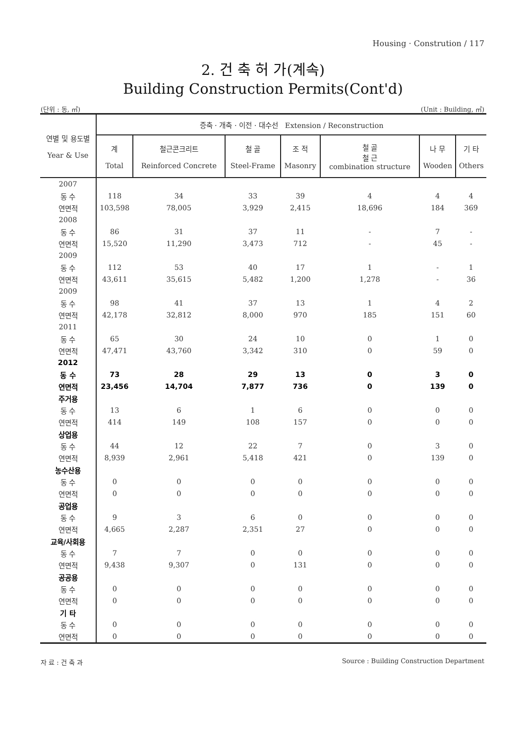Housing · Constrution / 117
2. 건 축 허 가(계속)
Building Construction Permits(Cont'd)
(단위 : 동, ㎡) (Unit : Building, ㎡)
| 연별 및 용도별 Year & Use | 증축 · 개축 · 이전 · 대수선 Extension / Reconstruction | | | | | | |
| --- | --- | --- | --- | --- | --- | --- | --- |
| | 계 Total | 철근콘크리트 Reinforced Concrete | 철 골 Steel-Frame | 조 적 Masonry | 철 골 철 근 combination structure | 나 무 Wooden | 기 타 Others |
| 2007 | | | | | | | |
| 동 수 | 118 | 34 | 33 | 39 | 4 | 4 | 4 |
| 연면적 | 103,598 | 78,005 | 3,929 | 2,415 | 18,696 | 184 | 369 |
| 2008 | | | | | | | |
| 동 수 | 86 | 31 | 37 | 11 | - | 7 | - |
| 연면적 | 15,520 | 11,290 | 3,473 | 712 | - | 45 | - |
| 2009 | | | | | | | |
| 동 수 | 112 | 53 | 40 | 17 | 1 | - | 1 |
| 연면적 | 43,611 | 35,615 | 5,482 | 1,200 | 1,278 | - | 36 |
| 2009 | | | | | | | |
| 동 수 | 98 | 41 | 37 | 13 | 1 | 4 | 2 |
| 연면적 | 42,178 | 32,812 | 8,000 | 970 | 185 | 151 | 60 |
| 2011 | | | | | | | |
| 동 수 | 65 | 30 | 24 | 10 | 0 | 1 | 0 |
| 연면적 | 47,471 | 43,760 | 3,342 | 310 | 0 | 59 | 0 |
| 2012 | | | | | | | |
| 동 수 | 73 | 28 | 29 | 13 | 0 | 3 | 0 |
| 연면적 | 23,456 | 14,704 | 7,877 | 736 | 0 | 139 | 0 |
| 주거용 | | | | | | | |
| 동 수 | 13 | 6 | 1 | 6 | 0 | 0 | 0 |
| 연면적 | 414 | 149 | 108 | 157 | 0 | 0 | 0 |
| 상업용 | | | | | | | |
| 동 수 | 44 | 12 | 22 | 7 | 0 | 3 | 0 |
| 연면적 | 8,939 | 2,961 | 5,418 | 421 | 0 | 139 | 0 |
| 농수산용 | | | | | | | |
| 동 수 | 0 | 0 | 0 | 0 | 0 | 0 | 0 |
| 연면적 | 0 | 0 | 0 | 0 | 0 | 0 | 0 |
| 공업용 | | | | | | | |
| 동 수 | 9 | 3 | 6 | 0 | 0 | 0 | 0 |
| 연면적 | 4,665 | 2,287 | 2,351 | 27 | 0 | 0 | 0 |
| 교육/사회용 | | | | | | | |
| 동 수 | 7 | 7 | 0 | 0 | 0 | 0 | 0 |
| 연면적 | 9,438 | 9,307 | 0 | 131 | 0 | 0 | 0 |
| 공공용 | | | | | | | |
| 동 수 | 0 | 0 | 0 | 0 | 0 | 0 | 0 |
| 연면적 | 0 | 0 | 0 | 0 | 0 | 0 | 0 |
| 기 타 | | | | | | | |
| 동 수 | 0 | 0 | 0 | 0 | 0 | 0 | 0 |
| 연면적 | 0 | 0 | 0 | 0 | 0 | 0 | 0 |
자 료 : 건 축 과
Source : Building Construction Department